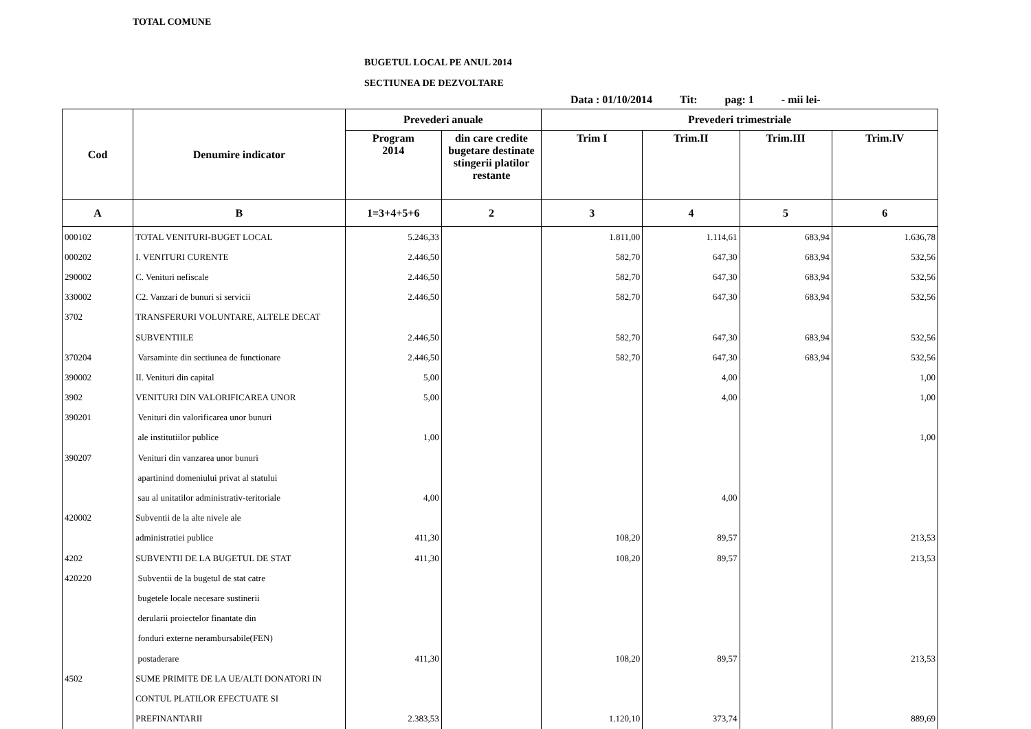TOTAL COMUNE
BUGETUL LOCAL PE ANUL 2014
SECTIUNEA DE DEZVOLTARE
Data : 01/10/2014 Tit: pag: 1 - mii lei-
| Cod | Denumire indicator | Prevederi anuale | | Prevederi trimestriale | | | |
| --- | --- | --- | --- | --- | --- | --- | --- |
| | | Program 2014 | din care credite bugetare destinate stingerii platilor restante | Trim I | Trim.II | Trim.III | Trim.IV |
| A | B | 1=3+4+5+6 | 2 | 3 | 4 | 5 | 6 |
| 000102 | TOTAL VENITURI-BUGET LOCAL | 5.246,33 | | 1.811,00 | 1.114,61 | 683,94 | 1.636,78 |
| 000202 | I. VENITURI CURENTE | 2.446,50 | | 582,70 | 647,30 | 683,94 | 532,56 |
| 290002 | C. Venituri nefiscale | 2.446,50 | | 582,70 | 647,30 | 683,94 | 532,56 |
| 330002 | C2. Vanzari de bunuri si servicii | 2.446,50 | | 582,70 | 647,30 | 683,94 | 532,56 |
| 3702 | TRANSFERURI VOLUNTARE, ALTELE DECAT | | | | | | |
| | SUBVENTIILE | 2.446,50 | | 582,70 | 647,30 | 683,94 | 532,56 |
| 370204 | Varsaminte din sectiunea de functionare | 2.446,50 | | 582,70 | 647,30 | 683,94 | 532,56 |
| 390002 | II. Venituri din capital | 5,00 | | | 4,00 | | 1,00 |
| 3902 | VENITURI DIN VALORIFICAREA UNOR | 5,00 | | | 4,00 | | 1,00 |
| 390201 | Venituri din valorificarea unor bunuri | | | | | | |
| | ale institutiilor publice | 1,00 | | | | | 1,00 |
| 390207 | Venituri din vanzarea unor bunuri | | | | | | |
| | apartinind domeniului privat al statului | | | | | | |
| | sau al unitatilor administrativ-teritoriale | 4,00 | | | 4,00 | | |
| 420002 | Subventii de la alte nivele ale | | | | | | |
| | administratiei publice | 411,30 | | 108,20 | 89,57 | | 213,53 |
| 4202 | SUBVENTII DE LA BUGETUL DE STAT | 411,30 | | 108,20 | 89,57 | | 213,53 |
| 420220 | Subventii de la bugetul de stat catre | | | | | | |
| | bugetele locale necesare sustinerii | | | | | | |
| | derularii proiectelor finantate din | | | | | | |
| | fonduri externe nerambursabile(FEN) | | | | | | |
| | postaderare | 411,30 | | 108,20 | 89,57 | | 213,53 |
| 4502 | SUME PRIMITE DE LA UE/ALTI DONATORI IN | | | | | | |
| | CONTUL PLATILOR EFECTUATE SI | | | | | | |
| | PREFINANTARII | 2.383,53 | | 1.120,10 | 373,74 | | 889,69 |